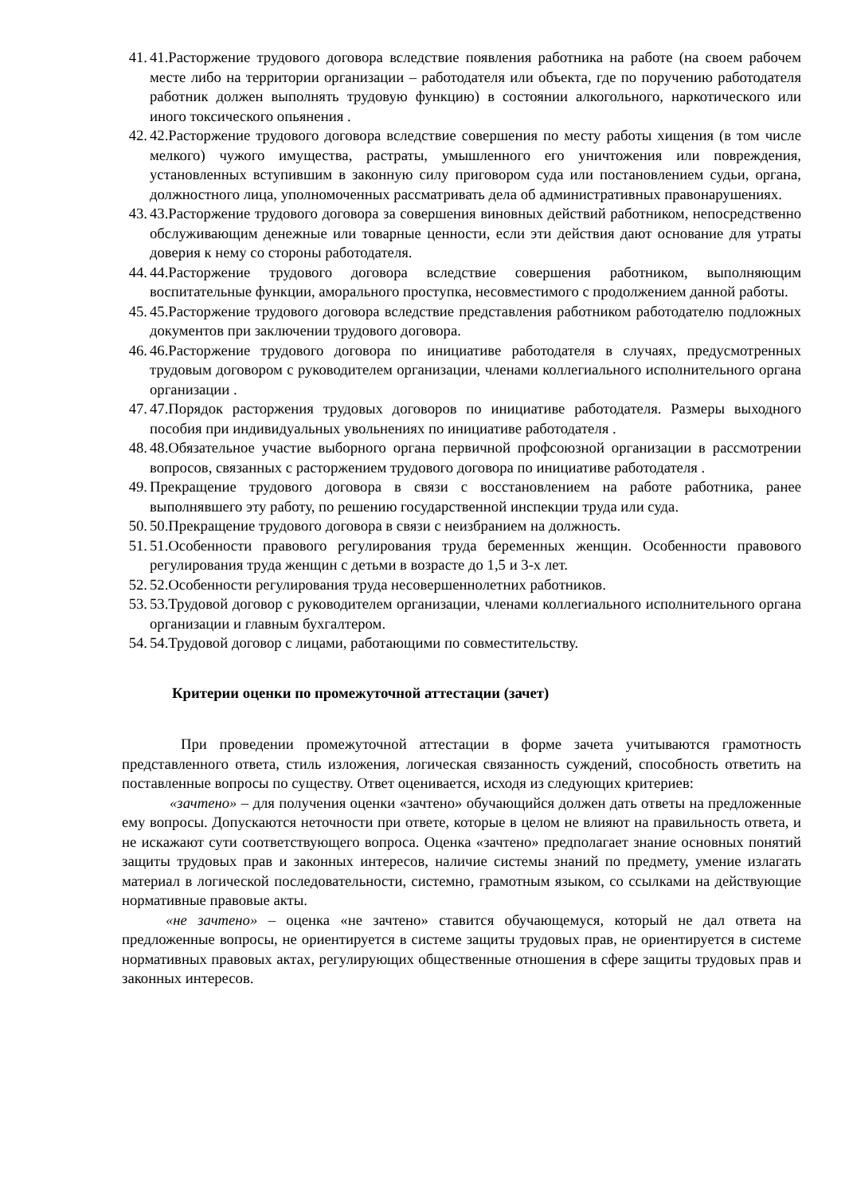41. 41.Расторжение трудового договора вследствие появления работника на работе (на своем рабочем месте либо на территории организации – работодателя или объекта, где по поручению работодателя работник должен выполнять трудовую функцию) в состоянии алкогольного, наркотического или иного токсического опьянения .
42. 42.Расторжение трудового договора вследствие совершения по месту работы хищения (в том числе мелкого) чужого имущества, растраты, умышленного его уничтожения или повреждения, установленных вступившим в законную силу приговором суда или постановлением судьи, органа, должностного лица, уполномоченных рассматривать дела об административных правонарушениях.
43. 43.Расторжение трудового договора за совершения виновных действий работником, непосредственно обслуживающим денежные или товарные ценности, если эти действия дают основание для утраты доверия к нему со стороны работодателя.
44. 44.Расторжение трудового договора вследствие совершения работником, выполняющим воспитательные функции, аморального проступка, несовместимого с продолжением данной работы.
45. 45.Расторжение трудового договора вследствие представления работником работодателю подложных документов при заключении трудового договора.
46. 46.Расторжение трудового договора по инициативе работодателя в случаях, предусмотренных трудовым договором с руководителем организации, членами коллегиального исполнительного органа организации .
47. 47.Порядок расторжения трудовых договоров по инициативе работодателя. Размеры выходного пособия при индивидуальных увольнениях по инициативе работодателя .
48. 48.Обязательное участие выборного органа первичной профсоюзной организации в рассмотрении вопросов, связанных с расторжением трудового договора по инициативе работодателя .
49. Прекращение трудового договора в связи с восстановлением на работе работника, ранее выполнявшего эту работу, по решению государственной инспекции труда или суда.
50. 50.Прекращение трудового договора в связи с неизбранием на должность.
51. 51.Особенности правового регулирования труда беременных женщин. Особенности правового регулирования труда женщин с детьми в возрасте до 1,5 и 3-х лет.
52. 52.Особенности регулирования труда несовершеннолетних работников.
53. 53.Трудовой договор с руководителем организации, членами коллегиального исполнительного органа организации и главным бухгалтером.
54. 54.Трудовой договор с лицами, работающими по совместительству.
Критерии оценки по промежуточной аттестации (зачет)
При проведении промежуточной аттестации в форме зачета учитываются грамотность представленного ответа, стиль изложения, логическая связанность суждений, способность ответить на поставленные вопросы по существу. Ответ оценивается, исходя из следующих критериев:
«зачтено» – для получения оценки «зачтено» обучающийся должен дать ответы на предложенные ему вопросы. Допускаются неточности при ответе, которые в целом не влияют на правильность ответа, и не искажают сути соответствующего вопроса. Оценка «зачтено» предполагает знание основных понятий защиты трудовых прав и законных интересов, наличие системы знаний по предмету, умение излагать материал в логической последовательности, системно, грамотным языком, со ссылками на действующие нормативные правовые акты.
«не зачтено» – оценка «не зачтено» ставится обучающемуся, который не дал ответа на предложенные вопросы, не ориентируется в системе защиты трудовых прав, не ориентируется в системе нормативных правовых актах, регулирующих общественные отношения в сфере защиты трудовых прав и законных интересов.